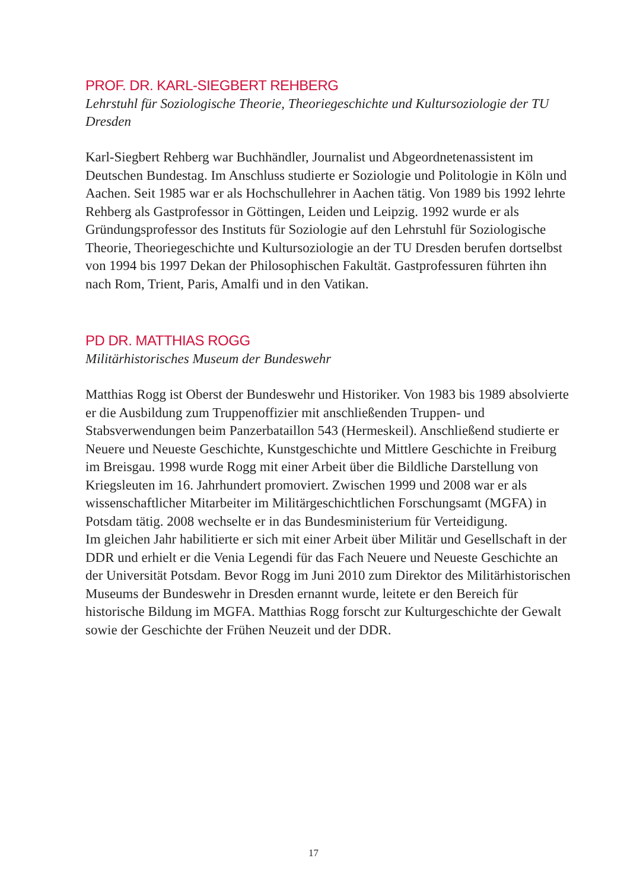PROF. DR. KARL-SIEGBERT REHBERG
Lehrstuhl für Soziologische Theorie, Theoriegeschichte und Kultursoziologie der TU Dresden
Karl-Siegbert Rehberg war Buchhändler, Journalist und Abgeordnetenas­sistent im Deutschen Bundestag. Im Anschluss studierte er Soziologie und Politologie in Köln und Aachen. Seit 1985 war er als Hochschullehrer in Aachen tätig. Von 1989 bis 1992 lehrte Rehberg als Gastprofessor in Göt­tingen, Leiden und Leipzig. 1992 wurde er als Gründungsprofessor des Instituts für Soziologie auf den Lehrstuhl für Soziologische Theorie, Theo­riegeschichte und Kultursoziologie an der TU Dresden berufen dortselbst von 1994 bis 1997 Dekan der Philosophischen Fakultät. Gastprofessuren führten ihn nach Rom, Trient, Paris, Amalfi und in den Vatikan.
PD DR. MATTHIAS ROGG
Militärhistorisches Museum der Bundeswehr
Matthias Rogg ist Oberst der Bundeswehr und Historiker. Von 1983 bis 1989 absolvierte er die Ausbildung zum Truppenoffizier mit anschließenden Truppen- und Stabsverwendungen beim Panzerbataillon 543 (Hermeskeil). Anschließend studierte er Neuere und Neueste Geschichte, Kunstgeschichte und Mittlere Geschichte in Freiburg im Breisgau. 1998 wurde Rogg mit einer Arbeit über die Bildliche Darstellung von Kriegsleuten im 16. Jahrhundert promoviert. Zwischen 1999 und 2008 war er als wissenschaftlicher Mitarbeiter im Militärgeschichtlichen Forschungsamt (MGFA) in Potsdam tätig. 2008 wechselte er in das Bundesministerium für Verteidigung.
Im gleichen Jahr habilitierte er sich mit einer Arbeit über Militär und Gesellschaft in der DDR und erhielt er die Venia Legendi für das Fach Neuere und Neueste Geschichte an der Universität Potsdam. Bevor Rogg im Juni 2010 zum Direktor des Militärhistorischen Museums der Bundeswehr in Dresden ernannt wurde, leitete er den Bereich für historische Bildung im MGFA. Matthias Rogg forscht zur Kulturgeschichte der Gewalt sowie der Geschichte der Frühen Neuzeit und der DDR.
17